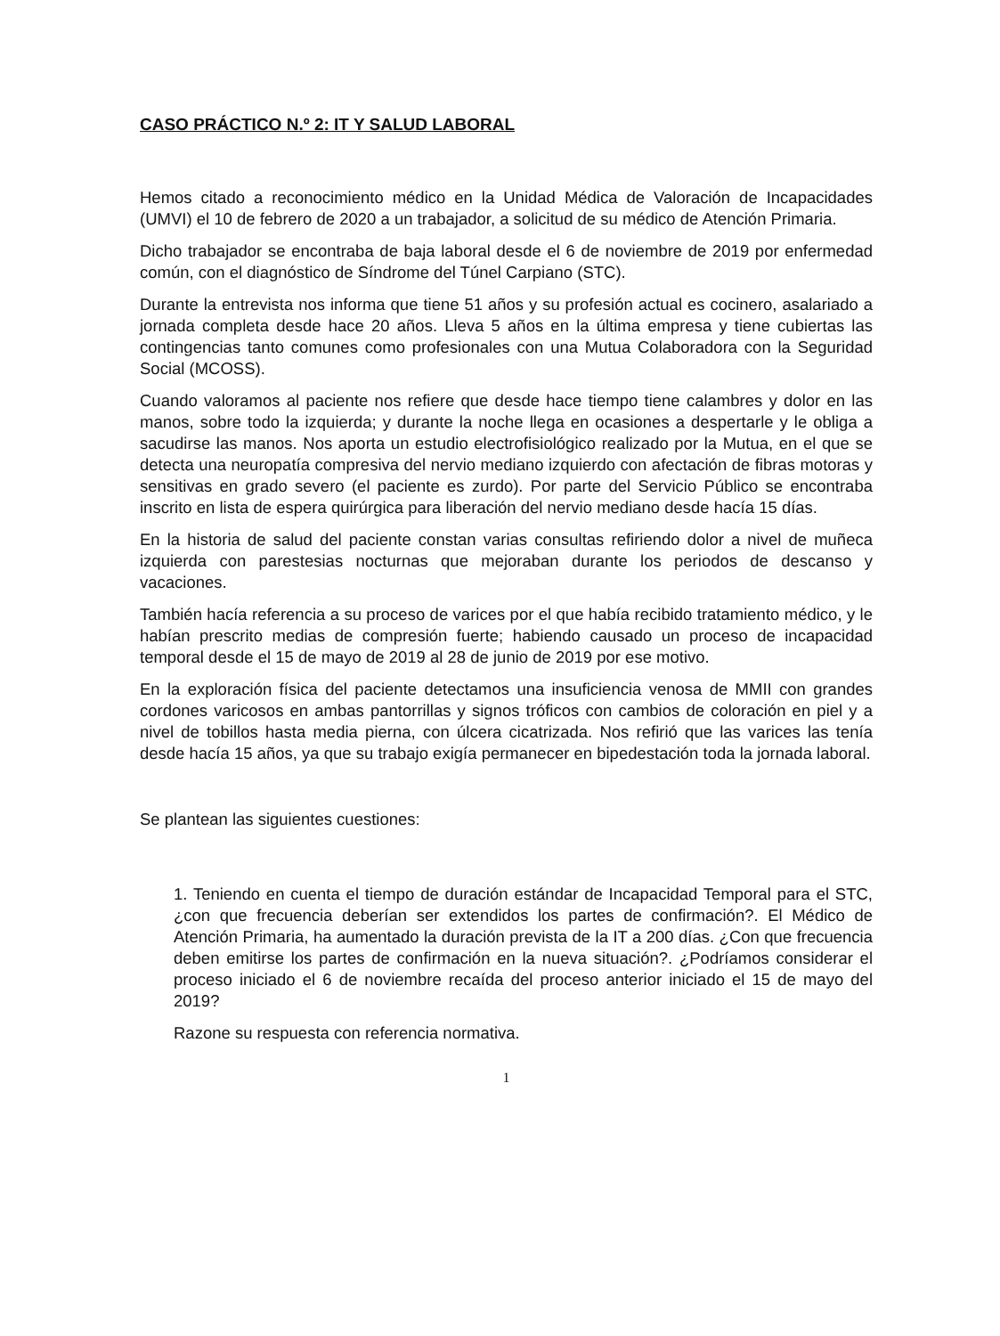CASO PRÁCTICO N.º 2: IT Y SALUD LABORAL
Hemos citado a reconocimiento médico en la Unidad Médica de Valoración de Incapacidades (UMVI) el 10 de febrero de 2020 a un trabajador, a solicitud de su médico de Atención Primaria.
Dicho trabajador se encontraba de baja laboral desde el 6 de noviembre de 2019 por enfermedad común, con el diagnóstico de Síndrome del Túnel Carpiano (STC).
Durante la entrevista nos informa que tiene 51 años y su profesión actual es cocinero, asalariado a jornada completa desde hace 20 años. Lleva 5 años en la última empresa y tiene cubiertas las contingencias tanto comunes como profesionales con una Mutua Colaboradora con la Seguridad Social (MCOSS).
Cuando valoramos al paciente nos refiere que desde hace tiempo tiene calambres y dolor en las manos, sobre todo la izquierda; y durante la noche llega en ocasiones a despertarle y le obliga a sacudirse las manos. Nos aporta un estudio electrofisiológico realizado por la Mutua, en el que se detecta una neuropatía compresiva del nervio mediano izquierdo con afectación de fibras motoras y sensitivas en grado severo (el paciente es zurdo). Por parte del Servicio Público se encontraba inscrito en lista de espera quirúrgica para liberación del nervio mediano desde hacía 15 días.
En la historia de salud del paciente constan varias consultas refiriendo dolor a nivel de muñeca izquierda con parestesias nocturnas que mejoraban durante los periodos de descanso y vacaciones.
También hacía referencia a su proceso de varices por el que había recibido tratamiento médico, y le habían prescrito medias de compresión fuerte; habiendo causado un proceso de incapacidad temporal desde el 15 de mayo de 2019 al 28 de junio de 2019 por ese motivo.
En la exploración física del paciente detectamos una insuficiencia venosa de MMII con grandes cordones varicosos en ambas pantorrillas y signos tróficos con cambios de coloración en piel y a nivel de tobillos hasta media pierna, con úlcera cicatrizada. Nos refirió que las varices las tenía desde hacía 15 años, ya que su trabajo exigía permanecer en bipedestación toda la jornada laboral.
Se plantean las siguientes cuestiones:
1. Teniendo en cuenta el tiempo de duración estándar de Incapacidad Temporal para el STC, ¿con que frecuencia deberían ser extendidos los partes de confirmación?. El Médico de Atención Primaria, ha aumentado la duración prevista de la IT a 200 días. ¿Con que frecuencia deben emitirse los partes de confirmación en la nueva situación?. ¿Podríamos considerar el proceso iniciado el 6 de noviembre recaída del proceso anterior iniciado el 15 de mayo del 2019?
Razone su respuesta con referencia normativa.
1